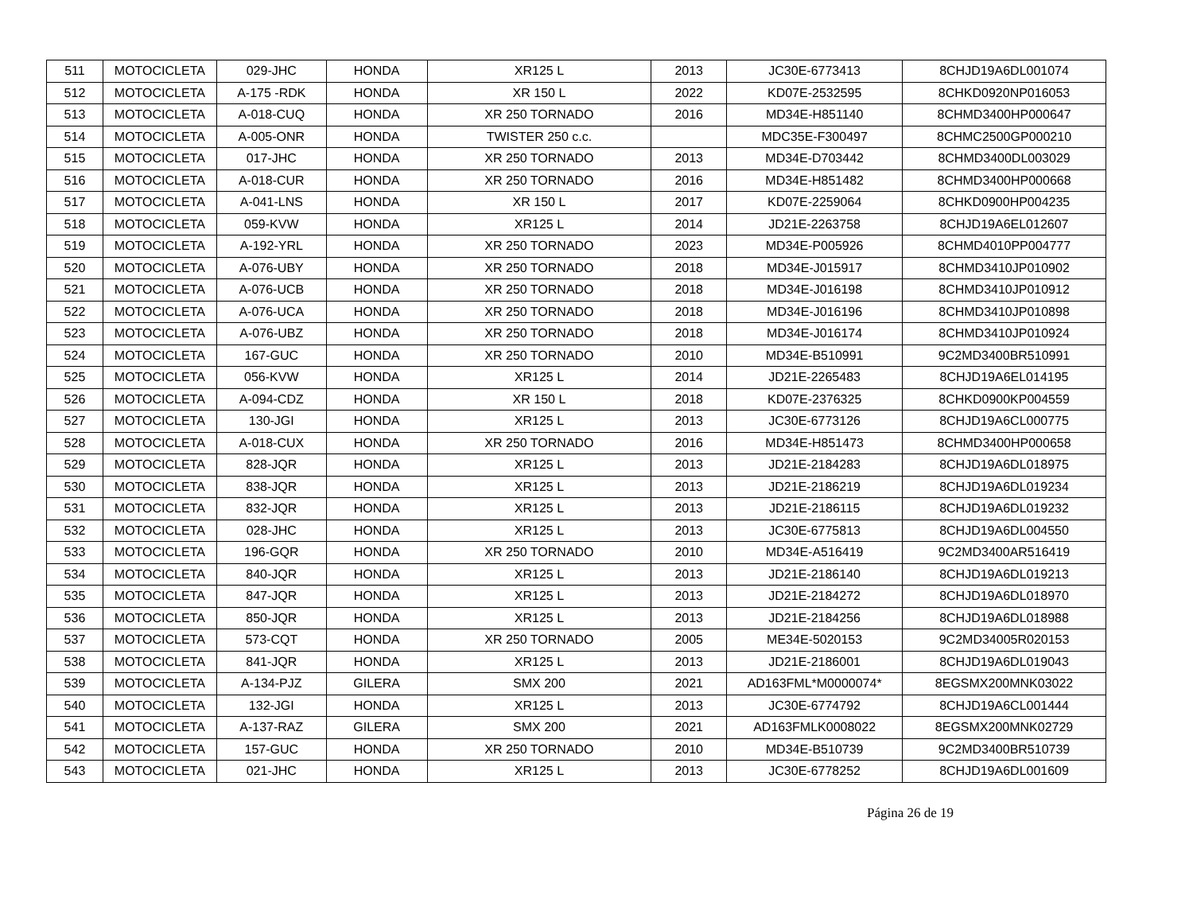| 511 | MOTOCICLETA | 029-JHC | HONDA | XR125 L | 2013 | JC30E-6773413 | 8CHJD19A6DL001074 |
| 512 | MOTOCICLETA | A-175 -RDK | HONDA | XR 150 L | 2022 | KD07E-2532595 | 8CHKD0920NP016053 |
| 513 | MOTOCICLETA | A-018-CUQ | HONDA | XR 250 TORNADO | 2016 | MD34E-H851140 | 8CHMD3400HP000647 |
| 514 | MOTOCICLETA | A-005-ONR | HONDA | TWISTER 250 c.c. | | MDC35E-F300497 | 8CHMC2500GP000210 |
| 515 | MOTOCICLETA | 017-JHC | HONDA | XR 250 TORNADO | 2013 | MD34E-D703442 | 8CHMD3400DL003029 |
| 516 | MOTOCICLETA | A-018-CUR | HONDA | XR 250 TORNADO | 2016 | MD34E-H851482 | 8CHMD3400HP000668 |
| 517 | MOTOCICLETA | A-041-LNS | HONDA | XR 150 L | 2017 | KD07E-2259064 | 8CHKD0900HP004235 |
| 518 | MOTOCICLETA | 059-KVW | HONDA | XR125 L | 2014 | JD21E-2263758 | 8CHJD19A6EL012607 |
| 519 | MOTOCICLETA | A-192-YRL | HONDA | XR 250 TORNADO | 2023 | MD34E-P005926 | 8CHMD4010PP004777 |
| 520 | MOTOCICLETA | A-076-UBY | HONDA | XR 250 TORNADO | 2018 | MD34E-J015917 | 8CHMD3410JP010902 |
| 521 | MOTOCICLETA | A-076-UCB | HONDA | XR 250 TORNADO | 2018 | MD34E-J016198 | 8CHMD3410JP010912 |
| 522 | MOTOCICLETA | A-076-UCA | HONDA | XR 250 TORNADO | 2018 | MD34E-J016196 | 8CHMD3410JP010898 |
| 523 | MOTOCICLETA | A-076-UBZ | HONDA | XR 250 TORNADO | 2018 | MD34E-J016174 | 8CHMD3410JP010924 |
| 524 | MOTOCICLETA | 167-GUC | HONDA | XR 250 TORNADO | 2010 | MD34E-B510991 | 9C2MD3400BR510991 |
| 525 | MOTOCICLETA | 056-KVW | HONDA | XR125 L | 2014 | JD21E-2265483 | 8CHJD19A6EL014195 |
| 526 | MOTOCICLETA | A-094-CDZ | HONDA | XR 150 L | 2018 | KD07E-2376325 | 8CHKD0900KP004559 |
| 527 | MOTOCICLETA | 130-JGI | HONDA | XR125 L | 2013 | JC30E-6773126 | 8CHJD19A6CL000775 |
| 528 | MOTOCICLETA | A-018-CUX | HONDA | XR 250 TORNADO | 2016 | MD34E-H851473 | 8CHMD3400HP000658 |
| 529 | MOTOCICLETA | 828-JQR | HONDA | XR125 L | 2013 | JD21E-2184283 | 8CHJD19A6DL018975 |
| 530 | MOTOCICLETA | 838-JQR | HONDA | XR125 L | 2013 | JD21E-2186219 | 8CHJD19A6DL019234 |
| 531 | MOTOCICLETA | 832-JQR | HONDA | XR125 L | 2013 | JD21E-2186115 | 8CHJD19A6DL019232 |
| 532 | MOTOCICLETA | 028-JHC | HONDA | XR125 L | 2013 | JC30E-6775813 | 8CHJD19A6DL004550 |
| 533 | MOTOCICLETA | 196-GQR | HONDA | XR 250 TORNADO | 2010 | MD34E-A516419 | 9C2MD3400AR516419 |
| 534 | MOTOCICLETA | 840-JQR | HONDA | XR125 L | 2013 | JD21E-2186140 | 8CHJD19A6DL019213 |
| 535 | MOTOCICLETA | 847-JQR | HONDA | XR125 L | 2013 | JD21E-2184272 | 8CHJD19A6DL018970 |
| 536 | MOTOCICLETA | 850-JQR | HONDA | XR125 L | 2013 | JD21E-2184256 | 8CHJD19A6DL018988 |
| 537 | MOTOCICLETA | 573-CQT | HONDA | XR 250 TORNADO | 2005 | ME34E-5020153 | 9C2MD34005R020153 |
| 538 | MOTOCICLETA | 841-JQR | HONDA | XR125 L | 2013 | JD21E-2186001 | 8CHJD19A6DL019043 |
| 539 | MOTOCICLETA | A-134-PJZ | GILERA | SMX 200 | 2021 | AD163FML*M0000074* | 8EGSMX200MNK03022 |
| 540 | MOTOCICLETA | 132-JGI | HONDA | XR125 L | 2013 | JC30E-6774792 | 8CHJD19A6CL001444 |
| 541 | MOTOCICLETA | A-137-RAZ | GILERA | SMX 200 | 2021 | AD163FMLK0008022 | 8EGSMX200MNK02729 |
| 542 | MOTOCICLETA | 157-GUC | HONDA | XR 250 TORNADO | 2010 | MD34E-B510739 | 9C2MD3400BR510739 |
| 543 | MOTOCICLETA | 021-JHC | HONDA | XR125 L | 2013 | JC30E-6778252 | 8CHJD19A6DL001609 |
Página 26 de 19